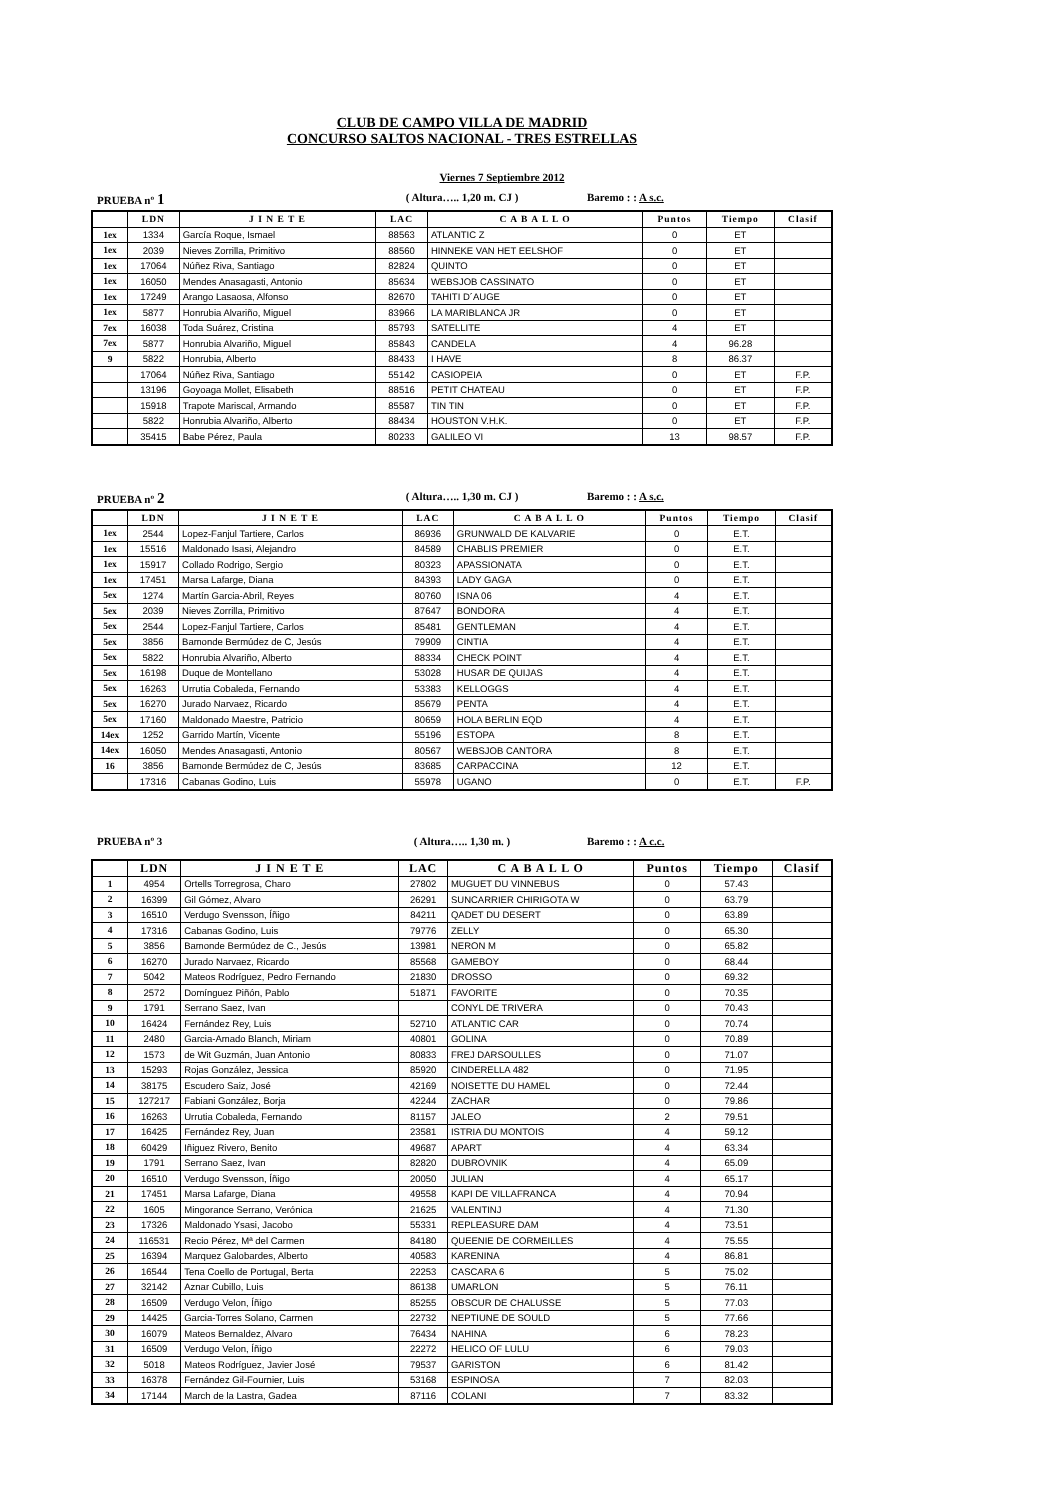CLUB DE CAMPO VILLA DE MADRID
CONCURSO SALTOS NACIONAL - TRES ESTRELLAS
Viernes 7 Septiembre 2012
PRUEBA nº 1 ( Altura….. 1,20 m. CJ ) Baremo : : A s.c.
| | LDN | J I N E T E | LAC | C A B A L L O | Puntos | Tiempo | Clasif |
| --- | --- | --- | --- | --- | --- | --- | --- |
| 1ex | 1334 | García Roque, Ismael | 88563 | ATLANTIC Z | 0 | ET | |
| 1ex | 2039 | Nieves Zorrilla, Primitivo | 88560 | HINNEKE VAN HET EELSHOF | 0 | ET | |
| 1ex | 17064 | Núñez Riva, Santiago | 82824 | QUINTO | 0 | ET | |
| 1ex | 16050 | Mendes Anasagasti, Antonio | 85634 | WEBSJOB CASSINATO | 0 | ET | |
| 1ex | 17249 | Arango Lasaosa, Alfonso | 82670 | TAHITI D´AUGE | 0 | ET | |
| 1ex | 5877 | Honrubia Alvariño, Miguel | 83966 | LA MARIBLANCA JR | 0 | ET | |
| 7ex | 16038 | Toda Suárez, Cristina | 85793 | SATELLITE | 4 | ET | |
| 7ex | 5877 | Honrubia Alvariño, Miguel | 85843 | CANDELA | 4 | 96.28 | |
| 9 | 5822 | Honrubia, Alberto | 88433 | I HAVE | 8 | 86.37 | |
| | 17064 | Núñez Riva, Santiago | 55142 | CASIOPEIA | 0 | ET | F.P. |
| | 13196 | Goyoaga Mollet, Elisabeth | 88516 | PETIT CHATEAU | 0 | ET | F.P. |
| | 15918 | Trapote Mariscal, Armando | 85587 | TIN TIN | 0 | ET | F.P. |
| | 5822 | Honrubia Alvariño, Alberto | 88434 | HOUSTON V.H.K. | 0 | ET | F.P. |
| | 35415 | Babe Pérez, Paula | 80233 | GALILEO VI | 13 | 98.57 | F.P. |
PRUEBA nº 2 ( Altura….. 1,30 m. CJ ) Baremo : : A s.c.
| | LDN | J I N E T E | LAC | C A B A L L O | Puntos | Tiempo | Clasif |
| --- | --- | --- | --- | --- | --- | --- | --- |
| 1ex | 2544 | Lopez-Fanjul Tartiere, Carlos | 86936 | GRUNWALD DE KALVARIE | 0 | E.T. | |
| 1ex | 15516 | Maldonado Isasi, Alejandro | 84589 | CHABLIS PREMIER | 0 | E.T. | |
| 1ex | 15917 | Collado Rodrigo, Sergio | 80323 | APASSIONATA | 0 | E.T. | |
| 1ex | 17451 | Marsa Lafarge, Diana | 84393 | LADY GAGA | 0 | E.T. | |
| 5ex | 1274 | Martín Garcia-Abril, Reyes | 80760 | ISNA 06 | 4 | E.T. | |
| 5ex | 2039 | Nieves Zorrilla, Primitivo | 87647 | BONDORA | 4 | E.T. | |
| 5ex | 2544 | Lopez-Fanjul Tartiere, Carlos | 85481 | GENTLEMAN | 4 | E.T. | |
| 5ex | 3856 | Bamonde Bermúdez de C, Jesús | 79909 | CINTIA | 4 | E.T. | |
| 5ex | 5822 | Honrubia Alvariño, Alberto | 88334 | CHECK POINT | 4 | E.T. | |
| 5ex | 16198 | Duque de Montellano | 53028 | HUSAR DE QUIJAS | 4 | E.T. | |
| 5ex | 16263 | Urrutia Cobaleda, Fernando | 53383 | KELLOGGS | 4 | E.T. | |
| 5ex | 16270 | Jurado Narvaez, Ricardo | 85679 | PENTA | 4 | E.T. | |
| 5ex | 17160 | Maldonado Maestre, Patricio | 80659 | HOLA BERLIN EQD | 4 | E.T. | |
| 14ex | 1252 | Garrido Martín, Vicente | 55196 | ESTOPA | 8 | E.T. | |
| 14ex | 16050 | Mendes Anasagasti, Antonio | 80567 | WEBSJOB CANTORA | 8 | E.T. | |
| 16 | 3856 | Bamonde Bermúdez de C, Jesús | 83685 | CARPACCINA | 12 | E.T. | |
| | 17316 | Cabanas Godino, Luis | 55978 | UGANO | 0 | E.T. | F.P. |
PRUEBA nº 3 ( Altura….. 1,30 m. ) Baremo : : A c.c.
| | LDN | J I N E T E | LAC | C A B A L L O | Puntos | Tiempo | Clasif |
| --- | --- | --- | --- | --- | --- | --- | --- |
| 1 | 4954 | Ortells Torregrosa, Charo | 27802 | MUGUET DU VINNEBUS | 0 | 57.43 | |
| 2 | 16399 | Gil Gómez, Alvaro | 26291 | SUNCARRIER CHIRIGOTA W | 0 | 63.79 | |
| 3 | 16510 | Verdugo Svensson, Íñigo | 84211 | QADET DU DESERT | 0 | 63.89 | |
| 4 | 17316 | Cabanas Godino, Luis | 79776 | ZELLY | 0 | 65.30 | |
| 5 | 3856 | Bamonde Bermúdez de C., Jesús | 13981 | NERON M | 0 | 65.82 | |
| 6 | 16270 | Jurado Narvaez, Ricardo | 85568 | GAMEBOY | 0 | 68.44 | |
| 7 | 5042 | Mateos Rodríguez, Pedro Fernando | 21830 | DROSSO | 0 | 69.32 | |
| 8 | 2572 | Domínguez Piñón, Pablo | 51871 | FAVORITE | 0 | 70.35 | |
| 9 | 1791 | Serrano Saez, Ivan | | CONYL DE TRIVERA | 0 | 70.43 | |
| 10 | 16424 | Fernández Rey, Luis | 52710 | ATLANTIC CAR | 0 | 70.74 | |
| 11 | 2480 | Garcia-Amado Blanch, Miriam | 40801 | GOLINA | 0 | 70.89 | |
| 12 | 1573 | de Wit Guzmán, Juan Antonio | 80833 | FREJ DARSOULLES | 0 | 71.07 | |
| 13 | 15293 | Rojas González, Jessica | 85920 | CINDERELLA 482 | 0 | 71.95 | |
| 14 | 38175 | Escudero Saiz, José | 42169 | NOISETTE DU HAMEL | 0 | 72.44 | |
| 15 | 127217 | Fabiani González, Borja | 42244 | ZACHAR | 0 | 79.86 | |
| 16 | 16263 | Urrutia Cobaleda, Fernando | 81157 | JALEO | 2 | 79.51 | |
| 17 | 16425 | Fernández Rey, Juan | 23581 | ISTRIA DU MONTOIS | 4 | 59.12 | |
| 18 | 60429 | Iñiguez Rivero, Benito | 49687 | APART | 4 | 63.34 | |
| 19 | 1791 | Serrano Saez, Ivan | 82820 | DUBROVNIK | 4 | 65.09 | |
| 20 | 16510 | Verdugo Svensson, Íñigo | 20050 | JULIAN | 4 | 65.17 | |
| 21 | 17451 | Marsa Lafarge, Diana | 49558 | KAPI DE VILLAFRANCA | 4 | 70.94 | |
| 22 | 1605 | Mingorance Serrano, Verónica | 21625 | VALENTINJ | 4 | 71.30 | |
| 23 | 17326 | Maldonado Ysasi, Jacobo | 55331 | REPLEASURE DAM | 4 | 73.51 | |
| 24 | 116531 | Recio Pérez, Mª del Carmen | 84180 | QUEENIE DE CORMEILLES | 4 | 75.55 | |
| 25 | 16394 | Marquez Galobardes, Alberto | 40583 | KARENINA | 4 | 86.81 | |
| 26 | 16544 | Tena Coello de Portugal, Berta | 22253 | CASCARA 6 | 5 | 75.02 | |
| 27 | 32142 | Aznar Cubillo, Luis | 86138 | UMARLON | 5 | 76.11 | |
| 28 | 16509 | Verdugo Velon, Íñigo | 85255 | OBSCUR DE CHALUSSE | 5 | 77.03 | |
| 29 | 14425 | Garcia-Torres Solano, Carmen | 22732 | NEPTIUNE DE SOULD | 5 | 77.66 | |
| 30 | 16079 | Mateos Bernaldez, Alvaro | 76434 | NAHINA | 6 | 78.23 | |
| 31 | 16509 | Verdugo Velon, Íñigo | 22272 | HELICO OF LULU | 6 | 79.03 | |
| 32 | 5018 | Mateos Rodríguez, Javier José | 79537 | GARISTON | 6 | 81.42 | |
| 33 | 16378 | Fernández Gil-Fournier, Luis | 53168 | ESPINOSA | 7 | 82.03 | |
| 34 | 17144 | March de la Lastra, Gadea | 87116 | COLANI | 7 | 83.32 | |